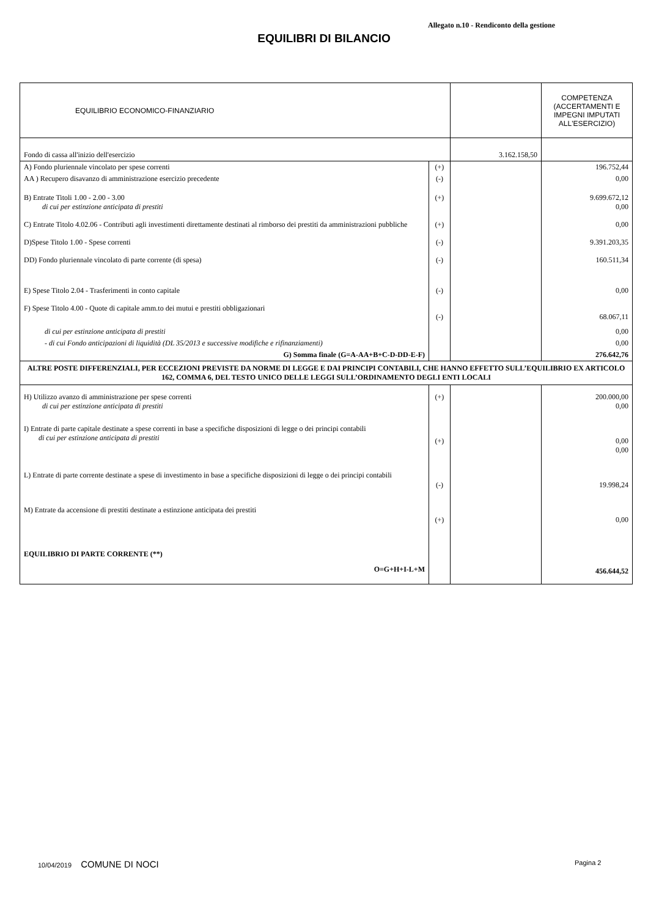Allegato n.10 - Rendiconto della gestione
EQUILIBRI DI BILANCIO
| EQUILIBRIO ECONOMICO-FINANZIARIO | | | COMPETENZA (ACCERTAMENTI E IMPEGNI IMPUTATI ALL'ESERCIZIO) |
| Fondo di cassa all'inizio dell'esercizio | | 3.162.158,50 | |
| A) Fondo pluriennale vincolato per spese correnti | (+) | | 196.752,44 |
| AA ) Recupero disavanzo di amministrazione esercizio precedente | (-) | | 0,00 |
| B) Entrate Titoli 1.00 - 2.00 - 3.00 di cui per estinzione anticipata di prestiti | (+) | | 9.699.672,12 0,00 |
| C) Entrate Titolo 4.02.06 - Contributi agli investimenti direttamente destinati al rimborso dei prestiti da amministrazioni pubbliche | (+) | | 0,00 |
| D)Spese Titolo 1.00 - Spese correnti | (-) | | 9.391.203,35 |
| DD) Fondo pluriennale vincolato di parte corrente (di spesa) | (-) | | 160.511,34 |
| E) Spese Titolo 2.04 - Trasferimenti in conto capitale | (-) | | 0,00 |
| F) Spese Titolo 4.00 - Quote di capitale amm.to dei mutui e prestiti obbligazionari | (-) | | 68.067,11 |
| di cui per estinzione anticipata di prestiti | | | 0,00 |
| - di cui Fondo anticipazioni di liquidità (DL 35/2013 e successive modifiche e rifinanziamenti) | | | 0,00 |
| G) Somma finale (G=A-AA+B+C-D-DD-E-F) | | | 276.642,76 |
| ALTRE POSTE DIFFERENZIALI, PER ECCEZIONI PREVISTE DA NORME DI LEGGE E DAI PRINCIPI CONTABILI, CHE HANNO EFFETTO SULL’EQUILIBRIO EX ARTICOLO 162, COMMA 6, DEL TESTO UNICO DELLE LEGGI SULL’ORDINAMENTO DEGLI ENTI LOCALI | | | |
| H) Utilizzo avanzo di amministrazione per spese correnti di cui per estinzione anticipata di prestiti | (+) | | 200.000,00 0,00 |
| I) Entrate di parte capitale destinate a spese correnti in base a specifiche disposizioni di legge o dei principi contabili di cui per estinzione anticipata di prestiti | (+) | | 0,00 0,00 |
| L) Entrate di parte corrente destinate a spese di investimento in base a specifiche disposizioni di legge o dei principi contabili | (-) | | 19.998,24 |
| M) Entrate da accensione di prestiti destinate a estinzione anticipata dei prestiti | (+) | | 0,00 |
| EQUILIBRIO DI PARTE CORRENTE (**) O=G+H+I-L+M | | | 456.644,52 |
10/04/2019 COMUNE DI NOCI Pagina 2